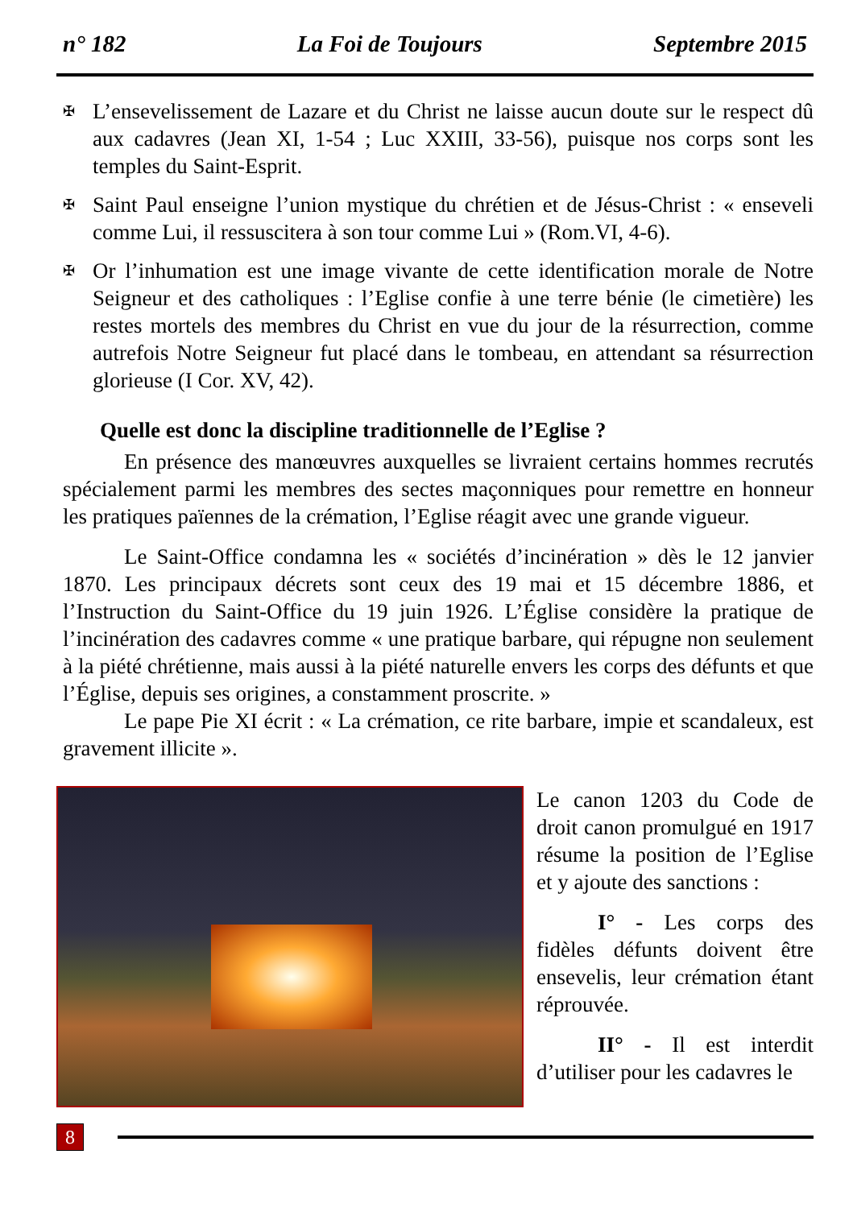n° 182 La Foi de Toujours Septembre 2015
✠ L’ensevelissement de Lazare et du Christ ne laisse aucun doute sur le respect dû aux cadavres (Jean XI, 1-54 ; Luc XXIII, 33-56), puisque nos corps sont les temples du Saint-Esprit.
✠ Saint Paul enseigne l’union mystique du chrétien et de Jésus-Christ : « enseveli comme Lui, il ressuscitera à son tour comme Lui » (Rom.VI, 4-6).
✠ Or l’inhumation est une image vivante de cette identification morale de Notre Seigneur et des catholiques : l’Eglise confie à une terre bénie (le cimetière) les restes mortels des membres du Christ en vue du jour de la résurrection, comme autrefois Notre Seigneur fut placé dans le tombeau, en attendant sa résurrection glorieuse (I Cor. XV, 42).
Quelle est donc la discipline traditionnelle de l’Eglise ?
En présence des manœuvres auxquelles se livraient certains hommes recrutés spécialement parmi les membres des sectes maçonniques pour remettre en honneur les pratiques païennes de la crémation, l’Eglise réagit avec une grande vigueur.
Le Saint-Office condamna les « sociétés d’incinération » dès le 12 janvier 1870. Les principaux décrets sont ceux des 19 mai et 15 décembre 1886, et l’Instruction du Saint-Office du 19 juin 1926. L’Église considère la pratique de l’incinération des cadavres comme « une pratique barbare, qui répugne non seulement à la piété chrétienne, mais aussi à la piété naturelle envers les corps des défunts et que l’Église, depuis ses origines, a constamment proscrite. »
Le pape Pie XI écrit : « La crémation, ce rite barbare, impie et scandaleux, est gravement illicite ».
Le canon 1203 du Code de droit canon promulgué en 1917 résume la position de l’Eglise et y ajoute des sanctions :
I° - Les corps des fidèles défunts doivent être ensevelis, leur crémation étant réprouvée.
II° - Il est interdit d’utiliser pour les cadavres le
8